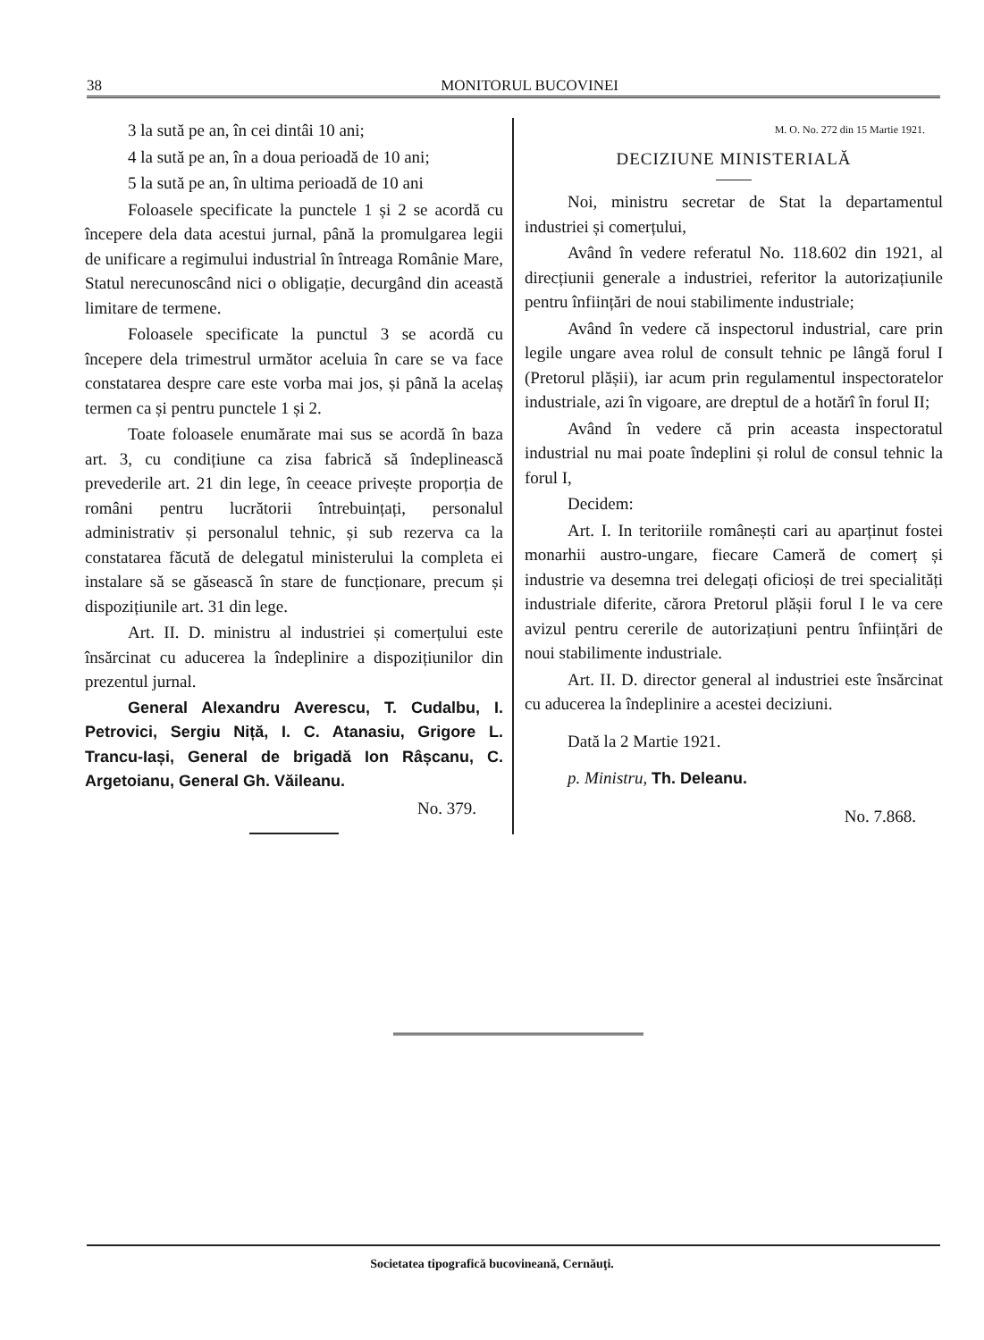38 MONITORUL BUCOVINEI
3 la sută pe an, în cei dintâi 10 ani;
4 la sută pe an, în a doua perioadă de 10 ani;
5 la sută pe an, în ultima perioadă de 10 ani
Foloasele specificate la punctele 1 și 2 se acordă cu începere dela data acestui jurnal, până la promulgarea legii de unificare a regimului industrial în întreaga Românie Mare, Statul nerecunoscând nici o obligație, decurgând din această limitare de termene.
Foloasele specificate la punctul 3 se acordă cu începere dela trimestrul următor aceluia în care se va face constatarea despre care este vorba mai jos, și până la acelaș termen ca și pentru punctele 1 și 2.
Toate foloasele enumărate mai sus se acordă în baza art. 3, cu condițiune ca zisa fabrică să îndeplinească prevederile art. 21 din lege, în ceeace privește proporția de români pentru lucrătorii întrebuințați, personalul administrativ și personalul tehnic, și sub rezerva ca la constatarea făcută de delegatul ministerului la completa ei instalare să se găsească în stare de funcționare, precum și dispozițiunile art. 31 din lege.
Art. II. D. ministru al industriei și comerțului este însărcinat cu aducerea la îndeplinire a dispozițiunilor din prezentul jurnal.
General Alexandru Averescu, T. Cudalbu, I. Petrovici, Sergiu Niță, I. C. Atanasiu, Grigore L. Trancu-Iași, General de brigadă Ion Râșcanu, C. Argetoianu, General Gh. Văileanu.
No. 379.
M. O. No. 272 din 15 Martie 1921.
DECIZIUNE MINISTERIALĂ
Noi, ministru secretar de Stat la departamentul industriei și comerțului,
Având în vedere referatul No. 118.602 din 1921, al direcțiunii generale a industriei, referitor la autorizațiunile pentru înființări de noui stabilimente industriale;
Având în vedere că inspectorul industrial, care prin legile ungare avea rolul de consult tehnic pe lângă forul I (Pretorul plășii), iar acum prin regulamentul inspectoratelor industriale, azi în vigoare, are dreptul de a hotărî în forul II;
Având în vedere că prin aceasta inspectoratul industrial nu mai poate îndeplini și rolul de consul tehnic la forul I,
Decidem:
Art. I. In teritoriile românești cari au aparținut fostei monarhii austro-ungare, fiecare Cameră de comerț și industrie va desemna trei delegați oficioși de trei specialități industriale diferite, cărora Pretorul plășii forul I le va cere avizul pentru cererile de autorizațiuni pentru înființări de noui stabilimente industriale.
Art. II. D. director general al industriei este însărcinat cu aducerea la îndeplinire a acestei deciziuni.
Dată la 2 Martie 1921.
p. Ministru, Th. Deleanu.
No. 7.868.
Societatea tipografică bucovineană, Cernăuţi.